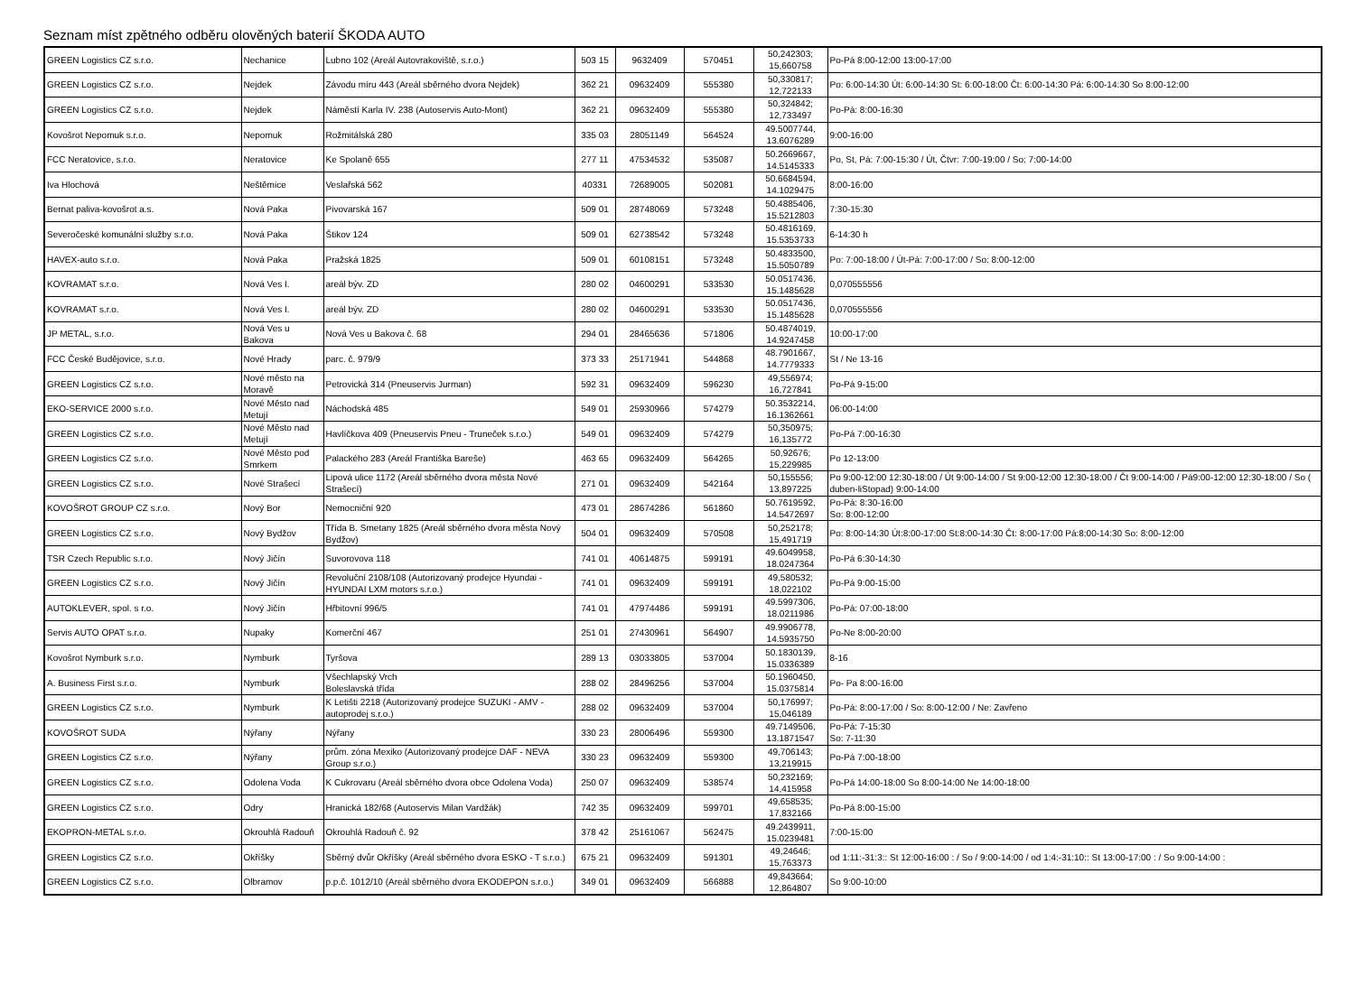Seznam míst zpětného odběru olověných baterií ŠKODA AUTO
| GREEN Logistics CZ s.r.o. | Nechanice | Lubno 102 (Areál Autovrakoviště, s.r.o.) | 503 15 | 9632409 | 570451 | 50,242303; 15,660758 | Po-Pá 8:00-12:00 13:00-17:00 |
| GREEN Logistics CZ s.r.o. | Nejdek | Závodu míru 443 (Areál sběrného dvora Nejdek) | 362 21 | 09632409 | 555380 | 50,330817; 12,722133 | Po: 6:00-14:30 Út: 6:00-14:30 St: 6:00-18:00 Čt: 6:00-14:30 Pá: 6:00-14:30 So 8:00-12:00 |
| GREEN Logistics CZ s.r.o. | Nejdek | Náměstí Karla IV. 238 (Autoservis Auto-Mont) | 362 21 | 09632409 | 555380 | 50,324842; 12,733497 | Po-Pá: 8:00-16:30 |
| Kovošrot Nepomuk s.r.o. | Nepomuk | Rožmitálská 280 | 335 03 | 28051149 | 564524 | 49.5007744, 13.6076289 | 9:00-16:00 |
| FCC Neratovice, s.r.o. | Neratovice | Ke Spolaně 655 | 277 11 | 47534532 | 535087 | 50.2669667, 14.5145333 | Po, St, Pá: 7:00-15:30 / Út, Čtvr: 7:00-19:00 / So: 7:00-14:00 |
| Iva Hlochová | Neštěmice | Veslařská 562 | 40331 | 72689005 | 502081 | 50.6684594, 14.1029475 | 8:00-16:00 |
| Bernat paliva-kovošrot a.s. | Nová Paka | Pivovarská 167 | 509 01 | 28748069 | 573248 | 50.4885406, 15.5212803 | 7:30-15:30 |
| Severočeské komunální služby s.r.o. | Nová Paka | Štikov 124 | 509 01 | 62738542 | 573248 | 50.4816169, 15.5353733 | 6-14:30 h |
| HAVEX-auto s.r.o. | Nová Paka | Pražská 1825 | 509 01 | 60108151 | 573248 | 50.4833500, 15.5050789 | Po: 7:00-18:00 / Út-Pá: 7:00-17:00 / So: 8:00-12:00 |
| KOVRAMAT s.r.o. | Nová Ves I. | areál býv. ZD | 280 02 | 04600291 | 533530 | 50.0517436, 15.1485628 | 0,070555556 |
| KOVRAMAT s.r.o. | Nová Ves I. | areál býv. ZD | 280 02 | 04600291 | 533530 | 50.0517436, 15.1485628 | 0,070555556 |
| JP METAL, s.r.o. | Nová Ves u Bakova | Nová Ves u Bakova č. 68 | 294 01 | 28465636 | 571806 | 50.4874019, 14.9247458 | 10:00-17:00 |
| FCC České Budějovice, s.r.o. | Nové Hrady | parc. č. 979/9 | 373 33 | 25171941 | 544868 | 48.7901667, 14.7779333 | St / Ne 13-16 |
| GREEN Logistics CZ s.r.o. | Nové město na Moravě | Petrovická 314 (Pneuservis Jurman) | 592 31 | 09632409 | 596230 | 49,556974; 16,727841 | Po-Pá 9-15:00 |
| EKO-SERVICE 2000 s.r.o. | Nové Město nad Metují | Náchodská 485 | 549 01 | 25930966 | 574279 | 50.3532214, 16.1362661 | 06:00-14:00 |
| GREEN Logistics CZ s.r.o. | Nové Město nad Metují | Havlíčkova 409 (Pneuservis Pneu - Truneček s.r.o.) | 549 01 | 09632409 | 574279 | 50,350975; 16,135772 | Po-Pá 7:00-16:30 |
| GREEN Logistics CZ s.r.o. | Nové Město pod Smrkem | Palackého 283 (Areál Františka Bareše) | 463 65 | 09632409 | 564265 | 50,92676; 15,229985 | Po 12-13:00 |
| GREEN Logistics CZ s.r.o. | Nové Strašecí | Lipová ulice 1172 (Areál sběrného dvora města Nové Strašecí) | 271 01 | 09632409 | 542164 | 50,155556; 13,897225 | Po 9:00-12:00 12:30-18:00 / Út 9:00-14:00 / St 9:00-12:00 12:30-18:00 / Čt 9:00-14:00 / Pá9:00-12:00 12:30-18:00 / So ( duben-liStopad) 9:00-14:00 |
| KOVOŠROT GROUP CZ s.r.o. | Nový Bor | Nemocniční 920 | 473 01 | 28674286 | 561860 | 50.7619592, 14.5472697 | Po-Pá: 8:30-16:00 So: 8:00-12:00 |
| GREEN Logistics CZ s.r.o. | Nový Bydžov | Třída B. Smetany 1825 (Areál sběrného dvora města Nový Bydžov) | 504 01 | 09632409 | 570508 | 50,252178; 15,491719 | Po: 8:00-14:30 Út:8:00-17:00 St:8:00-14:30 Čt: 8:00-17:00 Pá:8:00-14:30 So: 8:00-12:00 |
| TSR Czech Republic s.r.o. | Nový Jičín | Suvorovova 118 | 741 01 | 40614875 | 599191 | 49.6049958, 18.0247364 | Po-Pá 6:30-14:30 |
| GREEN Logistics CZ s.r.o. | Nový Jičín | Revoluční 2108/108 (Autorizovaný prodejce Hyundai - HYUNDAI LXM motors s.r.o.) | 741 01 | 09632409 | 599191 | 49,580532; 18,022102 | Po-Pá 9:00-15:00 |
| AUTOKLEVER, spol. s r.o. | Nový Jičín | Hřbitovní 996/5 | 741 01 | 47974486 | 599191 | 49.5997306, 18.0211986 | Po-Pá: 07:00-18:00 |
| Servis AUTO OPAT s.r.o. | Nupaky | Komerční 467 | 251 01 | 27430961 | 564907 | 49.9906778, 14.5935750 | Po-Ne 8:00-20:00 |
| Kovošrot Nymburk s.r.o. | Nymburk | Tyršova | 289 13 | 03033805 | 537004 | 50.1830139, 15.0336389 | 8-16 |
| A. Business First s.r.o. | Nymburk | Všechlapský Vrch Boleslavská třída | 288 02 | 28496256 | 537004 | 50.1960450, 15.0375814 | Po- Pa 8:00-16:00 |
| GREEN Logistics CZ s.r.o. | Nymburk | K Letišti 2218 (Autorizovaný prodejce SUZUKI - AMV - autoprodej s.r.o.) | 288 02 | 09632409 | 537004 | 50,176997; 15,046189 | Po-Pá: 8:00-17:00 / So: 8:00-12:00 / Ne: Zavřeno |
| KOVOŠROT SUDA | Nýřany | Nýřany | 330 23 | 28006496 | 559300 | 49.7149506, 13.1871547 | Po-Pá: 7-15:30 So: 7-11:30 |
| GREEN Logistics CZ s.r.o. | Nýřany | prům. zóna Mexiko (Autorizovaný prodejce DAF - NEVA Group s.r.o.) | 330 23 | 09632409 | 559300 | 49,706143; 13,219915 | Po-Pá 7:00-18:00 |
| GREEN Logistics CZ s.r.o. | Odolena Voda | K Cukrovaru (Areál sběrného dvora obce Odolena Voda) | 250 07 | 09632409 | 538574 | 50,232169; 14,415958 | Po-Pá 14:00-18:00 So 8:00-14:00 Ne 14:00-18:00 |
| GREEN Logistics CZ s.r.o. | Odry | Hranická 182/68 (Autoservis Milan Vardžák) | 742 35 | 09632409 | 599701 | 49,658535; 17,832166 | Po-Pá 8:00-15:00 |
| EKOPRON-METAL s.r.o. | Okrouhlá Radouň | Okrouhlá Radouň č. 92 | 378 42 | 25161067 | 562475 | 49.2439911, 15.0239481 | 7:00-15:00 |
| GREEN Logistics CZ s.r.o. | Okříšky | Sběrný dvůr Okříšky (Areál sběrného dvora ESKO - T s.r.o.) | 675 21 | 09632409 | 591301 | 49,24646; 15,763373 | od 1:11:-31:3:: St 12:00-16:00 : / So / 9:00-14:00 / od 1:4:-31:10:: St 13:00-17:00 : / So 9:00-14:00 : |
| GREEN Logistics CZ s.r.o. | Olbramov | p.p.č. 1012/10 (Areál sběrného dvora EKODEPON s.r.o.) | 349 01 | 09632409 | 566888 | 49,843664; 12,864807 | So 9:00-10:00 |